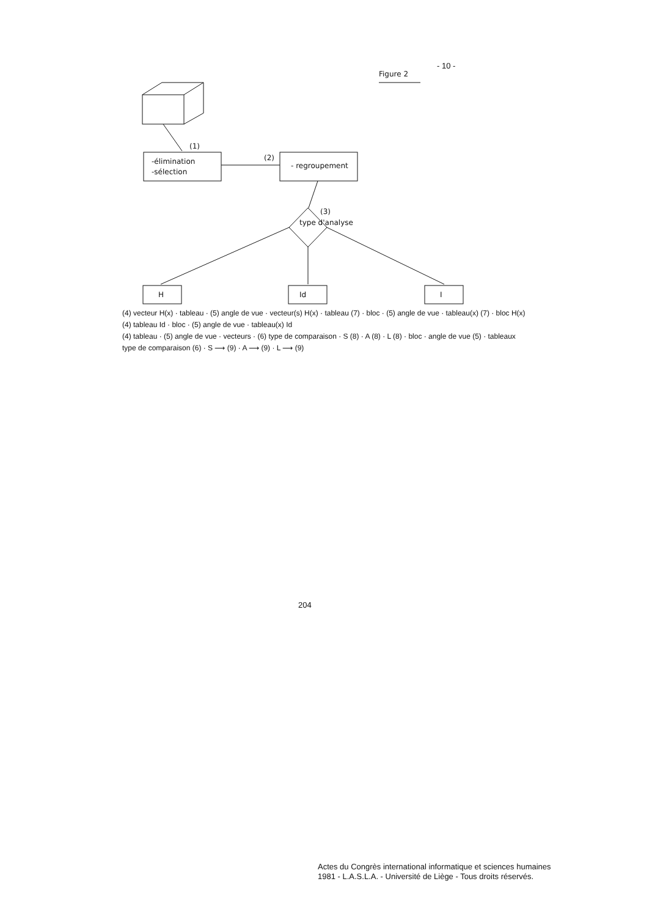- 10 -
Figure 2
(1)
-élimination
-sélection
(2)
- regroupement
(3)
type d'analyse
H
Id
I
(4) vecteur H(x) · tableau · (5) angle de vue · vecteur(s) H(x) · tableau (7) · bloc · (5) angle de vue · tableau(x) (7) · bloc H(x)
(4) tableau Id · bloc · (5) angle de vue · tableau(x) Id
(4) tableau · (5) angle de vue · vecteurs · (6) type de comparaison · S (8) · A (8) · L (8) · bloc · angle de vue (5) · tableaux
type de comparaison (6) · S ⟶ (9) · A ⟶ (9) · L ⟶ (9)
204
Actes du Congrès international informatique et sciences humaines
1981 - L.A.S.L.A. - Université de Liège - Tous droits réservés.